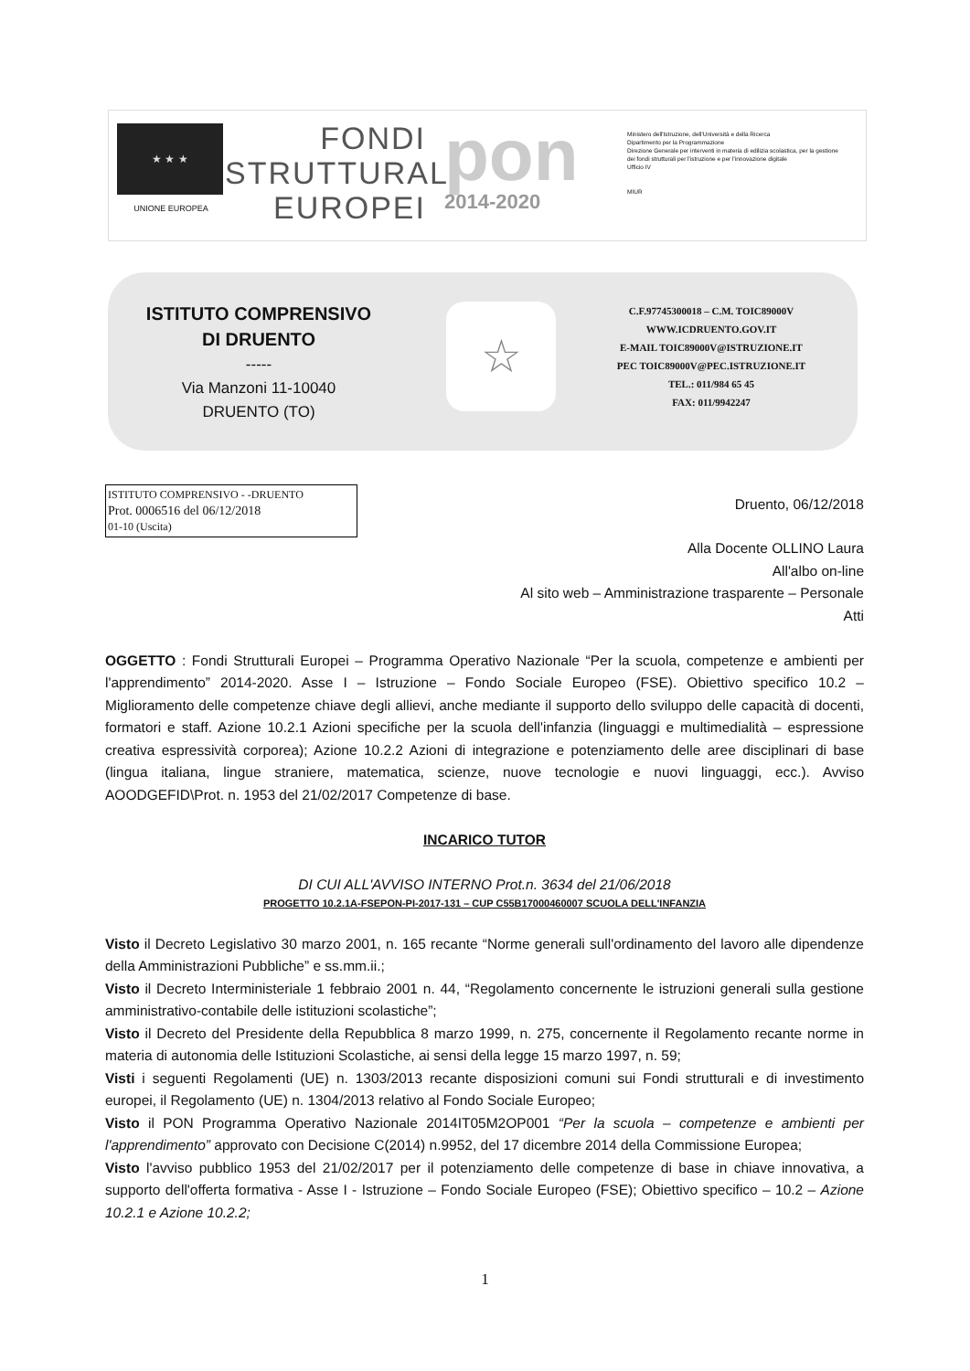★ ★ ★
UNIONE EUROPEA
FONDI
STRUTTURALI
EUROPEI
pon
2014-2020
Ministero dell'Istruzione, dell'Università e della Ricerca
Dipartimento per la Programmazione
Direzione Generale per interventi in materia di edilizia scolastica, per la gestione dei fondi strutturali per l'istruzione e per l'innovazione digitale
Ufficio IV
MIUR
ISTITUTO COMPRENSIVO
DI DRUENTO
-----
Via Manzoni 11-10040
DRUENTO (TO)
☆
C.F.97745300018 – C.M. TOIC89000V
WWW.ICDRUENTO.GOV.IT
E-MAIL TOIC89000V@ISTRUZIONE.IT
PEC TOIC89000V@PEC.ISTRUZIONE.IT
TEL.: 011/984 65 45
FAX: 011/9942247
ISTITUTO COMPRENSIVO - -DRUENTO
Prot. 0006516 del 06/12/2018
01-10 (Uscita)
Druento, 06/12/2018
Alla Docente OLLINO Laura
All'albo on-line
Al sito web – Amministrazione trasparente – Personale
Atti
OGGETTO : Fondi Strutturali Europei – Programma Operativo Nazionale “Per la scuola, competenze e ambienti per l'apprendimento” 2014-2020. Asse I – Istruzione – Fondo Sociale Europeo (FSE). Obiettivo specifico 10.2 – Miglioramento delle competenze chiave degli allievi, anche mediante il supporto dello sviluppo delle capacità di docenti, formatori e staff. Azione 10.2.1 Azioni specifiche per la scuola dell'infanzia (linguaggi e multimedialità – espressione creativa espressività corporea); Azione 10.2.2 Azioni di integrazione e potenziamento delle aree disciplinari di base (lingua italiana, lingue straniere, matematica, scienze, nuove tecnologie e nuovi linguaggi, ecc.). Avviso AOODGEFID\Prot. n. 1953 del 21/02/2017 Competenze di base.
INCARICO TUTOR
DI CUI ALL'AVVISO INTERNO Prot.n. 3634 del 21/06/2018
PROGETTO 10.2.1A-FSEPON-PI-2017-131 – CUP C55B17000460007 SCUOLA DELL'INFANZIA
Visto il Decreto Legislativo 30 marzo 2001, n. 165 recante “Norme generali sull'ordinamento del lavoro alle dipendenze della Amministrazioni Pubbliche” e ss.mm.ii.;
Visto il Decreto Interministeriale 1 febbraio 2001 n. 44, “Regolamento concernente le istruzioni generali sulla gestione amministrativo-contabile delle istituzioni scolastiche”;
Visto il Decreto del Presidente della Repubblica 8 marzo 1999, n. 275, concernente il Regolamento recante norme in materia di autonomia delle Istituzioni Scolastiche, ai sensi della legge 15 marzo 1997, n. 59;
Visti i seguenti Regolamenti (UE) n. 1303/2013 recante disposizioni comuni sui Fondi strutturali e di investimento europei, il Regolamento (UE) n. 1304/2013 relativo al Fondo Sociale Europeo;
Visto il PON Programma Operativo Nazionale 2014IT05M2OP001 “Per la scuola – competenze e ambienti per l'apprendimento” approvato con Decisione C(2014) n.9952, del 17 dicembre 2014 della Commissione Europea;
Visto l'avviso pubblico 1953 del 21/02/2017 per il potenziamento delle competenze di base in chiave innovativa, a supporto dell'offerta formativa - Asse I - Istruzione – Fondo Sociale Europeo (FSE); Obiettivo specifico – 10.2 – Azione 10.2.1 e Azione 10.2.2;
1